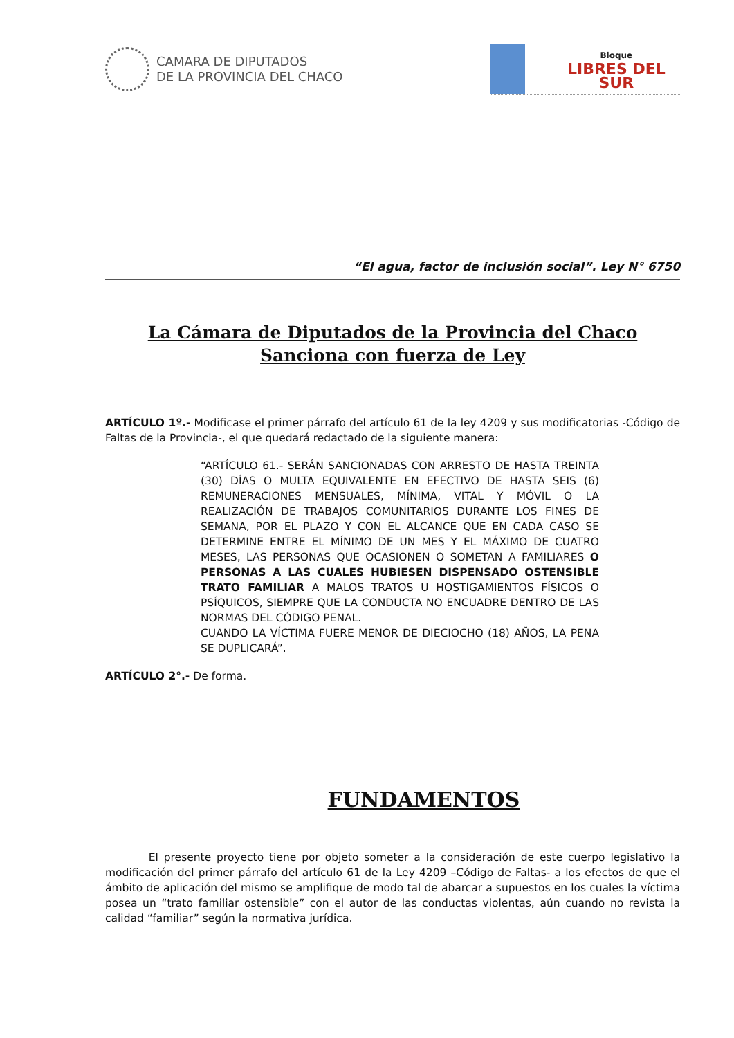CAMARA DE DIPUTADOS
DE LA PROVINCIA DEL CHACO
Bloque
LIBRES DEL SUR
“El agua, factor de inclusión social”. Ley N° 6750
La Cámara de Diputados de la Provincia del Chaco
Sanciona con fuerza de Ley
ARTÍCULO 1º.- Modificase el primer párrafo del artículo 61 de la ley 4209 y sus modificatorias -Código de Faltas de la Provincia-, el que quedará redactado de la siguiente manera:
“ARTÍCULO 61.- SERÁN SANCIONADAS CON ARRESTO DE HASTA TREINTA (30) DÍAS O MULTA EQUIVALENTE EN EFECTIVO DE HASTA SEIS (6) REMUNERACIONES MENSUALES, MÍNIMA, VITAL Y MÓVIL O LA REALIZACIÓN DE TRABAJOS COMUNITARIOS DURANTE LOS FINES DE SEMANA, POR EL PLAZO Y CON EL ALCANCE QUE EN CADA CASO SE DETERMINE ENTRE EL MÍNIMO DE UN MES Y EL MÁXIMO DE CUATRO MESES, LAS PERSONAS QUE OCASIONEN O SOMETAN A FAMILIARES O PERSONAS A LAS CUALES HUBIESEN DISPENSADO OSTENSIBLE TRATO FAMILIAR A MALOS TRATOS U HOSTIGAMIENTOS FÍSICOS O PSÍQUICOS, SIEMPRE QUE LA CONDUCTA NO ENCUADRE DENTRO DE LAS NORMAS DEL CÓDIGO PENAL.
CUANDO LA VÍCTIMA FUERE MENOR DE DIECIOCHO (18) AÑOS, LA PENA SE DUPLICARÁ”.
ARTÍCULO 2°.- De forma.
FUNDAMENTOS
El presente proyecto tiene por objeto someter a la consideración de este cuerpo legislativo la modificación del primer párrafo del artículo 61 de la Ley 4209 –Código de Faltas- a los efectos de que el ámbito de aplicación del mismo se amplifique de modo tal de abarcar a supuestos en los cuales la víctima posea un “trato familiar ostensible” con el autor de las conductas violentas, aún cuando no revista la calidad “familiar” según la normativa jurídica.